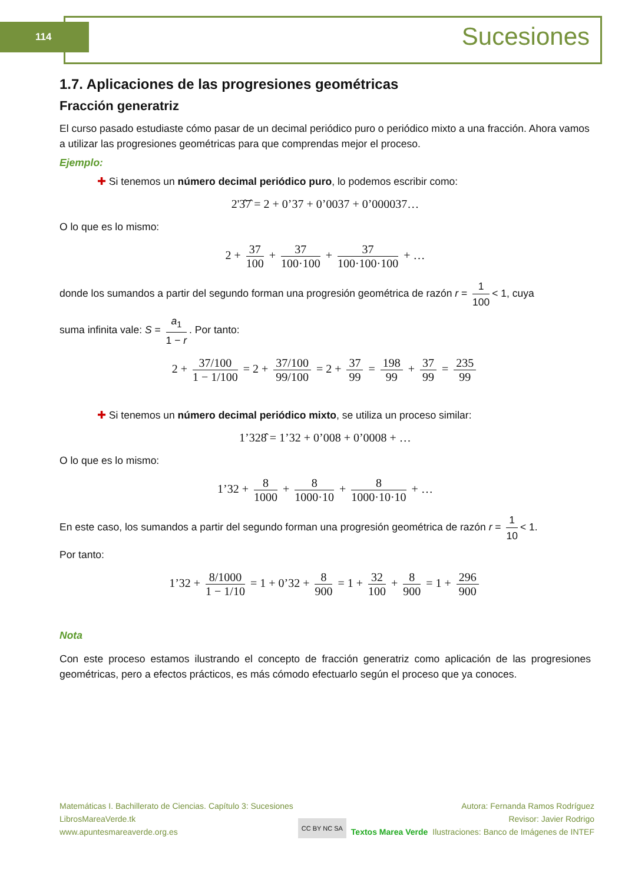114 Sucesiones
1.7. Aplicaciones de las progresiones geométricas
Fracción generatriz
El curso pasado estudiaste cómo pasar de un decimal periódico puro o periódico mixto a una fracción. Ahora vamos a utilizar las progresiones geométricas para que comprendas mejor el proceso.
Ejemplo:
✚ Si tenemos un número decimal periódico puro, lo podemos escribir como:
2'3̂7̂ = 2 + 0’37 + 0’0037 + 0’000037…
O lo que es lo mismo:
2 + 37 100 + 37 100·100 + 37 100·100·100 + …
donde los sumandos a partir del segundo forman una progresión geométrica de razón r = 1 100 < 1, cuya
suma infinita vale: S = a<sub>1</sub> 1 − r. Por tanto:
2 + 37/100 1 − 1/100 = 2 + 37/100 99/100 = 2 + 37 99 = 198 99 + 37 99 = 235 99
✚ Si tenemos un número decimal periódico mixto, se utiliza un proceso similar:
1’328̂ = 1’32 + 0’008 + 0’0008 + …
O lo que es lo mismo:
1’32 + 8 1000 + 8 1000·10 + 8 1000·10·10 + …
En este caso, los sumandos a partir del segundo forman una progresión geométrica de razón r = 1 10 < 1.
Por tanto:
1’32 + 8/1000 1 − 1/10 = 1 + 0’32 + 8 900 = 1 + 32 100 + 8 900 = 1 + 296 900
Nota
Con este proceso estamos ilustrando el concepto de fracción generatriz como aplicación de las progresiones geométricas, pero a efectos prácticos, es más cómodo efectuarlo según el proceso que ya conoces.
Matemáticas I. Bachillerato de Ciencias. Capítulo 3: Sucesiones
LibrosMareaVerde.tk
www.apuntesmareaverde.org.es
CC BY NC SA
Textos Marea Verde Autora: Fernanda Ramos Rodríguez
Revisor: Javier Rodrigo
Ilustraciones: Banco de Imágenes de INTEF